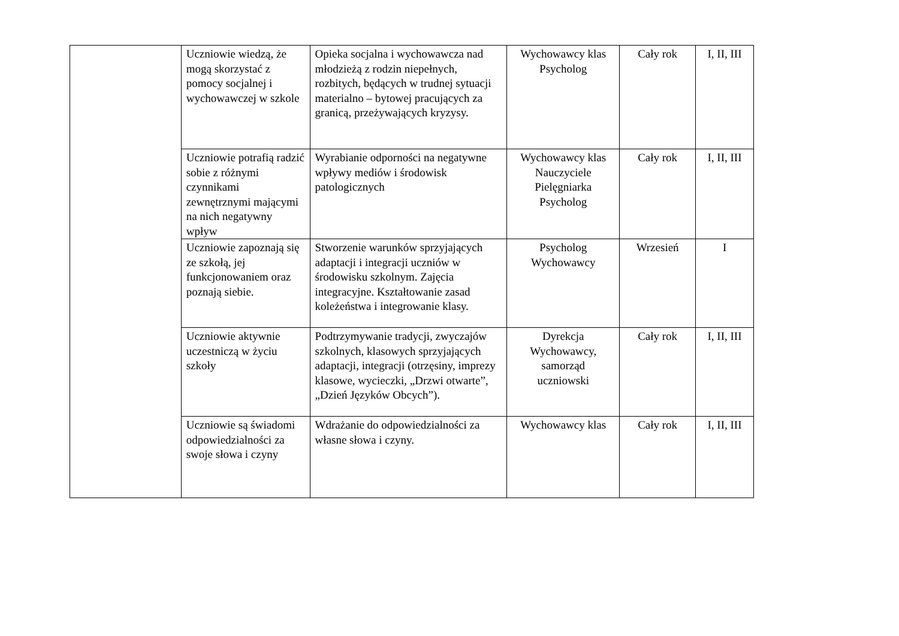| | Uczniowie wiedzą, że mogą skorzystać z pomocy socjalnej i wychowawczej w szkole | Opieka socjalna i wychowawcza nad młodzieżą z rodzin niepełnych, rozbitych, będących w trudnej sytuacji materialno – bytowej pracujących za granicą, przeżywających kryzysy. | Wychowawcy klas Psycholog | Cały rok | I, II, III |
| | Uczniowie potrafią radzić sobie z różnymi czynnikami zewnętrznymi mającymi na nich negatywny wpływ | Wyrabianie odporności na negatywne wpływy mediów i środowisk patologicznych | Wychowawcy klas Nauczyciele Pielęgniarka Psycholog | Cały rok | I, II, III |
| | Uczniowie zapoznają się ze szkołą, jej funkcjonowaniem oraz poznają siebie. | Stworzenie warunków sprzyjających adaptacji i integracji uczniów w środowisku szkolnym. Zajęcia integracyjne. Kształtowanie zasad koleżeństwa i integrowanie klasy. | Psycholog Wychowawcy | Wrzesień | I |
| | Uczniowie aktywnie uczestniczą w życiu szkoły | Podtrzymywanie tradycji, zwyczajów szkolnych, klasowych sprzyjających adaptacji, integracji (otrzęsiny, imprezy klasowe, wycieczki, „Drzwi otwarte”, „Dzień Języków Obcych”). | Dyrekcja Wychowawcy, samorząd uczniowski | Cały rok | I, II, III |
| | Uczniowie są świadomi odpowiedzialności za swoje słowa i czyny | Wdrażanie do odpowiedzialności za własne słowa i czyny. | Wychowawcy klas | Cały rok | I, II, III |